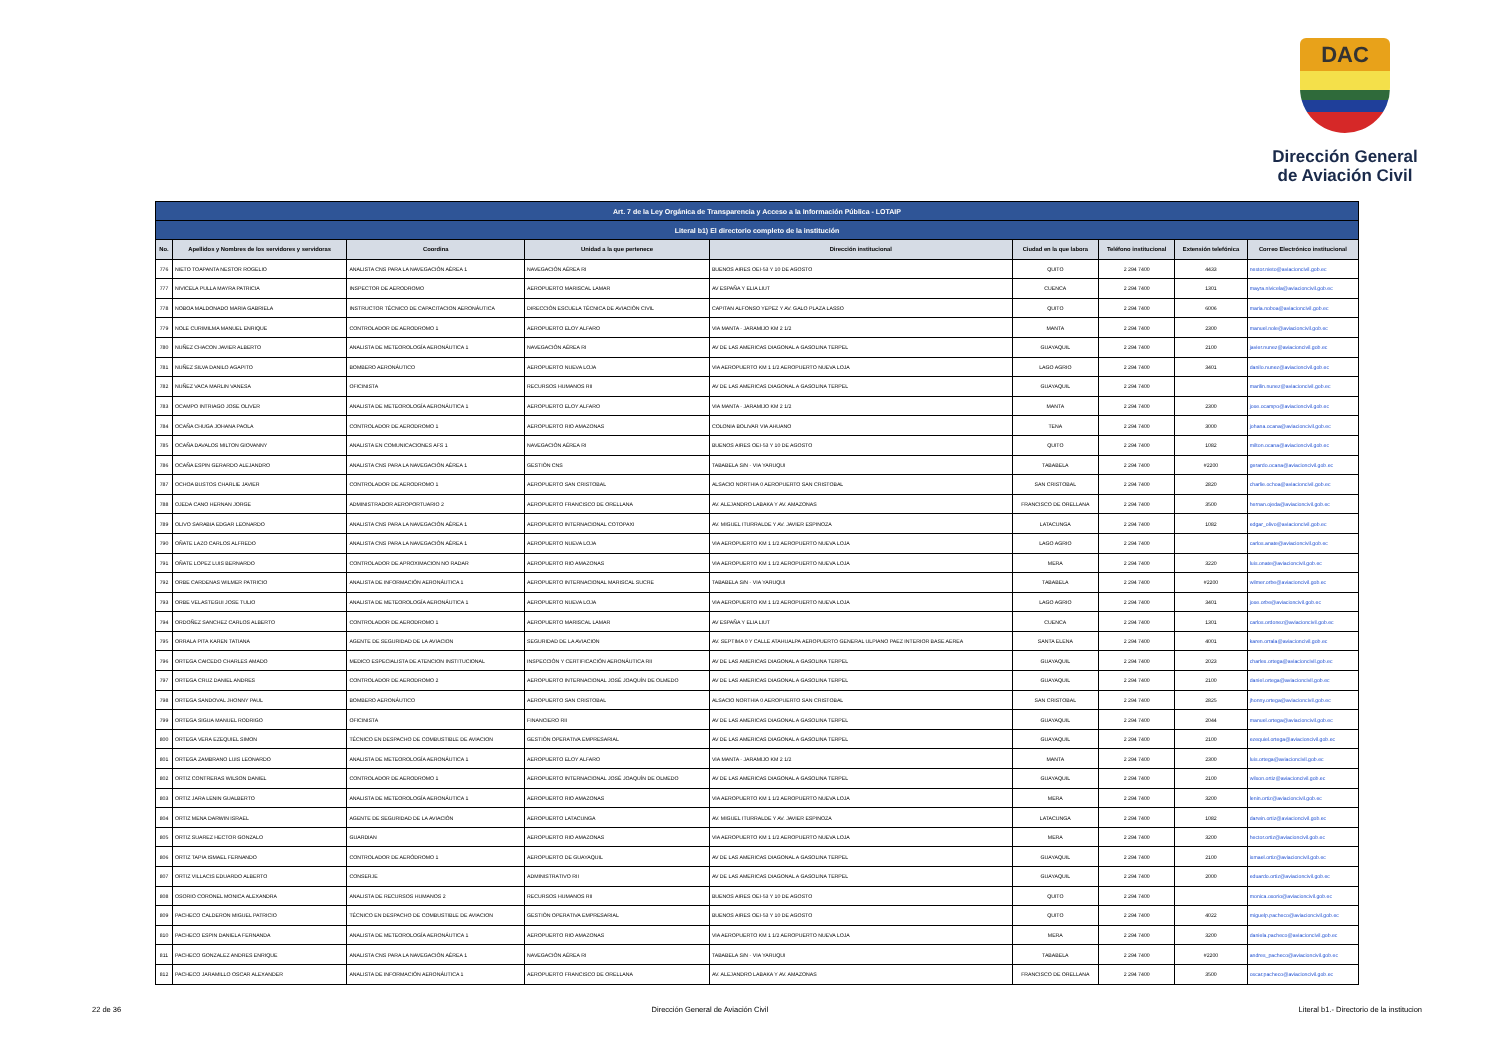DAC
Dirección General
de Aviación Civil
| Art. 7 de la Ley Orgánica de Transparencia y Acceso a la Información Pública - LOTAIP | | | | | | | | |
| --- | --- | --- | --- | --- | --- | --- | --- | --- |
| Literal b1) El directorio completo de la institución | | | | | | | | |
| No. | Apellidos y Nombres de los servidores y servidoras | Coordina | Unidad a la que pertenece | Dirección institucional | Ciudad en la que labora | Teléfono institucional | Extensión telefónica | Correo Electrónico institucional |
| 776 | NIETO TOAPANTA NESTOR ROGELIO | ANALISTA CNS PARA LA NAVEGACIÓN AÉREA 1 | NAVEGACIÓN AÉREA RI | BUENOS AIRES OEI-53 Y 10 DE AGOSTO | QUITO | 2 294 7400 | 4433 | nestor.nieto@aviacioncivil.gob.ec |
| 777 | NIVICELA PULLA MAYRA PATRICIA | INSPECTOR DE AERODROMO | AEROPUERTO MARISCAL LAMAR | AV ESPAÑA Y ELIA LIUT | CUENCA | 2 294 7400 | 1301 | mayra.nivicela@aviacioncivil.gob.ec |
| 778 | NOBOA MALDONADO MARIA GABRIELA | INSTRUCTOR TÉCNICO DE CAPACITACION AERONÁUTICA | DIRECCIÓN ESCUELA TÉCNICA DE AVIACIÓN CIVIL | CAPITAN ALFONSO YEPEZ Y AV. GALO PLAZA LASSO | QUITO | 2 294 7400 | 6006 | maria.noboa@aviacioncivil.gob.ec |
| 779 | NOLE CURIMILMA MANUEL ENRIQUE | CONTROLADOR DE AERODROMO 1 | AEROPUERTO ELOY ALFARO | VIA MANTA - JARAMIJO KM 2 1/2 | MANTA | 2 294 7400 | 2300 | manuel.nole@aviacioncivil.gob.ec |
| 780 | NUÑEZ CHACON JAVIER ALBERTO | ANALISTA DE METEOROLOGÍA AERONÁUTICA 1 | NAVEGACIÓN AÉREA RI | AV DE LAS AMERICAS DIAGONAL A GASOLINA TERPEL | GUAYAQUIL | 2 294 7400 | 2100 | javier.nunez@aviacioncivil.gob.ec |
| 781 | NUÑEZ SILVA DANILO AGAPITO | BOMBERO AERONÁUTICO | AEROPUERTO NUEVA LOJA | VIA AEROPUERTO KM 1 1/2 AEROPUERTO NUEVA LOJA | LAGO AGRIO | 2 294 7400 | 3401 | danilo.nunez@aviacioncivil.gob.ec |
| 782 | NUÑEZ VACA MARLIN VANESA | OFICINISTA | RECURSOS HUMANOS RII | AV DE LAS AMERICAS DIAGONAL A GASOLINA TERPEL | GUAYAQUIL | 2 294 7400 | | marilin.nunez@aviacioncivil.gob.ec |
| 783 | OCAMPO INTRIAGO JOSE OLIVER | ANALISTA DE METEOROLOGÍA AERONÁUTICA 1 | AEROPUERTO ELOY ALFARO | VIA MANTA - JARAMIJO KM 2 1/2 | MANTA | 2 294 7400 | 2300 | jose.ocampo@aviacioncivil.gob.ec |
| 784 | OCAÑA CHUGA JOHANA PAOLA | CONTROLADOR DE AERODROMO 1 | AEROPUERTO RIO AMAZONAS | COLONIA BOLIVAR VIA AHUANO | TENA | 2 294 7400 | 3000 | johana.ocana@aviacioncivil.gob.ec |
| 785 | OCAÑA DAVALOS MILTON GIOVANNY | ANALISTA EN COMUNICACIONES AFS 1 | NAVEGACIÓN AÉREA RI | BUENOS AIRES OEI-53 Y 10 DE AGOSTO | QUITO | 2 294 7400 | 1082 | milton.ocana@aviacioncivil.gob.ec |
| 786 | OCAÑA ESPIN GERARDO ALEJANDRO | ANALISTA CNS PARA LA NAVEGACIÓN AÉREA 1 | GESTIÓN CNS | TABABELA S/N - VIA YARUQUI | TABABELA | 2 294 7400 | #2200 | gerardo.ocana@aviacioncivil.gob.ec |
| 787 | OCHOA BUSTOS CHARLIE JAVIER | CONTROLADOR DE AERODROMO 1 | AEROPUERTO SAN CRISTOBAL | ALSACIO NORTHIA 0 AEROPUERTO SAN CRISTOBAL | SAN CRISTOBAL | 2 294 7400 | 2820 | charlie.ochoa@aviacioncivil.gob.ec |
| 788 | OJEDA CANO HERNAN JORGE | ADMINISTRADOR AEROPORTUARIO 2 | AEROPUERTO FRANCISCO DE ORELLANA | AV. ALEJANDRO LABAKA Y AV. AMAZONAS | FRANCISCO DE ORELLANA | 2 294 7400 | 3500 | hernan.ojeda@aviacioncivil.gob.ec |
| 789 | OLIVO SARABIA EDGAR LEONARDO | ANALISTA CNS PARA LA NAVEGACIÓN AÉREA 1 | AEROPUERTO INTERNACIONAL COTOPAXI | AV. MIGUEL ITURRALDE Y AV. JAVIER ESPINOZA | LATACUNGA | 2 294 7400 | 1082 | edgar_olivo@aviacioncivil.gob.ec |
| 790 | OÑATE LAZO CARLOS ALFREDO | ANALISTA CNS PARA LA NAVEGACIÓN AÉREA 1 | AEROPUERTO NUEVA LOJA | VIA AEROPUERTO KM 1 1/2 AEROPUERTO NUEVA LOJA | LAGO AGRIO | 2 294 7400 | | carlos.anate@aviacioncivil.gob.ec |
| 791 | OÑATE LOPEZ LUIS BERNARDO | CONTROLADOR DE APROXIMACION NO RADAR | AEROPUERTO RIO AMAZONAS | VIA AEROPUERTO KM 1 1/2 AEROPUERTO NUEVA LOJA | MERA | 2 294 7400 | 3220 | luis.onate@aviacioncivil.gob.ec |
| 792 | ORBE CARDENAS WILMER PATRICIO | ANALISTA DE INFORMACIÓN AERONÁUTICA 1 | AEROPUERTO INTERNACIONAL MARISCAL SUCRE | TABABELA S/N - VIA YARUQUI | TABABELA | 2 294 7400 | #2200 | wilmer.orbe@aviacioncivil.gob.ec |
| 793 | ORBE VELASTEGUI JOSE TULIO | ANALISTA DE METEOROLOGÍA AERONÁUTICA 1 | AEROPUERTO NUEVA LOJA | VIA AEROPUERTO KM 1 1/2 AEROPUERTO NUEVA LOJA | LAGO AGRIO | 2 294 7400 | 3401 | jose.orbe@aviacioncivil.gob.ec |
| 794 | ORDOÑEZ SANCHEZ CARLOS ALBERTO | CONTROLADOR DE AERODROMO 1 | AEROPUERTO MARISCAL LAMAR | AV ESPAÑA Y ELIA LIUT | CUENCA | 2 294 7400 | 1301 | carlos.ordonez@aviacioncivil.gob.ec |
| 795 | ORRALA PITA KAREN TATIANA | AGENTE DE SEGURIDAD DE LA AVIACION | SEGURIDAD DE LA AVIACION | AV. SEPTIMA 0 Y CALLE ATAHUALPA AEROPUERTO GENERAL ULPIANO PAEZ INTERIOR BASE AEREA | SANTA ELENA | 2 294 7400 | 4001 | karen.orrala@aviacioncivil.gob.ec |
| 796 | ORTEGA CAICEDO CHARLES AMADO | MEDICO ESPECIALISTA DE ATENCION INSTITUCIONAL | INSPECCIÓN Y CERTIFICACIÓN AERONÁUTICA RII | AV DE LAS AMERICAS DIAGONAL A GASOLINA TERPEL | GUAYAQUIL | 2 294 7400 | 2023 | charles.ortega@aviacioncivil.gob.ec |
| 797 | ORTEGA CRUZ DANIEL ANDRES | CONTROLADOR DE AERODROMO 2 | AEROPUERTO INTERNACIONAL JOSÉ JOAQUÍN DE OLMEDO | AV DE LAS AMERICAS DIAGONAL A GASOLINA TERPEL | GUAYAQUIL | 2 294 7400 | 2100 | daniel.ortega@aviacioncivil.gob.ec |
| 798 | ORTEGA SANDOVAL JHONNY PAUL | BOMBERO AERONÁUTICO | AEROPUERTO SAN CRISTOBAL | ALSACIO NORTHIA 0 AEROPUERTO SAN CRISTOBAL | SAN CRISTOBAL | 2 294 7400 | 2825 | jhonny.ortega@aviacioncivil.gob.ec |
| 799 | ORTEGA SIGUA MANUEL RODRIGO | OFICINISTA | FINANCIERO RII | AV DE LAS AMERICAS DIAGONAL A GASOLINA TERPEL | GUAYAQUIL | 2 294 7400 | 2044 | manuel.ortega@aviacioncivil.gob.ec |
| 800 | ORTEGA VERA EZEQUIEL SIMON | TÉCNICO EN DESPACHO DE COMBUSTIBLE DE AVIACION | GESTIÓN OPERATIVA EMPRESARIAL | AV DE LAS AMERICAS DIAGONAL A GASOLINA TERPEL | GUAYAQUIL | 2 294 7400 | 2100 | ezequiel.ortega@aviacioncivil.gob.ec |
| 801 | ORTEGA ZAMBRANO LUIS LEONARDO | ANALISTA DE METEOROLOGÍA AERONÁUTICA 1 | AEROPUERTO ELOY ALFARO | VIA MANTA - JARAMIJO KM 2 1/2 | MANTA | 2 294 7400 | 2300 | luis.ortega@aviacioncivil.gob.ec |
| 802 | ORTIZ CONTRERAS WILSON DANIEL | CONTROLADOR DE AERODROMO 1 | AEROPUERTO INTERNACIONAL JOSÉ JOAQUÍN DE OLMEDO | AV DE LAS AMERICAS DIAGONAL A GASOLINA TERPEL | GUAYAQUIL | 2 294 7400 | 2100 | wilson.ortiz@aviacioncivil.gob.ec |
| 803 | ORTIZ JARA LENIN GUALBERTO | ANALISTA DE METEOROLOGÍA AERONÁUTICA 1 | AEROPUERTO RIO AMAZONAS | VIA AEROPUERTO KM 1 1/2 AEROPUERTO NUEVA LOJA | MERA | 2 294 7400 | 3200 | lenin.ortiz@aviacioncivil.gob.ec |
| 804 | ORTIZ MENA DARWIN ISRAEL | AGENTE DE SEGURIDAD DE LA AVIACIÓN | AEROPUERTO LATACUNGA | AV. MIGUEL ITURRALDE Y AV. JAVIER ESPINOZA | LATACUNGA | 2 294 7400 | 1082 | darwin.ortiz@aviacioncivil.gob.ec |
| 805 | ORTIZ SUAREZ HECTOR GONZALO | GUARDIAN | AEROPUERTO RIO AMAZONAS | VIA AEROPUERTO KM 1 1/2 AEROPUERTO NUEVA LOJA | MERA | 2 294 7400 | 3200 | hector.ortiz@aviacioncivil.gob.ec |
| 806 | ORTIZ TAPIA ISMAEL FERNANDO | CONTROLADOR DE AERÓDROMO 1 | AEROPUERTO DE GUAYAQUIL | AV DE LAS AMERICAS DIAGONAL A GASOLINA TERPEL | GUAYAQUIL | 2 294 7400 | 2100 | ismael.ortiz@aviacioncivil.gob.ec |
| 807 | ORTIZ VILLACIS EDUARDO ALBERTO | CONSERJE | ADMINISTRATIVO RII | AV DE LAS AMERICAS DIAGONAL A GASOLINA TERPEL | GUAYAQUIL | 2 294 7400 | 2000 | eduardo.ortiz@aviacioncivil.gob.ec |
| 808 | OSORIO CORONEL MONICA ALEXANDRA | ANALISTA DE RECURSOS HUMANOS 2 | RECURSOS HUMANOS RII | BUENOS AIRES OEI-53 Y 10 DE AGOSTO | QUITO | 2 294 7400 | | monica.osorio@aviacioncivil.gob.ec |
| 809 | PACHECO CALDERON MIGUEL PATRICIO | TÉCNICO EN DESPACHO DE COMBUSTIBLE DE AVIACION | GESTIÓN OPERATIVA EMPRESARIAL | BUENOS AIRES OEI-53 Y 10 DE AGOSTO | QUITO | 2 294 7400 | 4022 | miguelp.pacheco@aviacioncivil.gob.ec |
| 810 | PACHECO ESPIN DANIELA FERNANDA | ANALISTA DE METEOROLOGÍA AERONÁUTICA 1 | AEROPUERTO RIO AMAZONAS | VIA AEROPUERTO KM 1 1/2 AEROPUERTO NUEVA LOJA | MERA | 2 294 7400 | 3200 | daniela.pacheco@aviacioncivil.gob.ec |
| 811 | PACHECO GONZALEZ ANDRES ENRIQUE | ANALISTA CNS PARA LA NAVEGACIÓN AÉREA 1 | NAVEGACIÓN AÉREA RI | TABABELA S/N - VIA YARUQUI | TABABELA | 2 294 7400 | #2200 | andres_pacheco@aviacioncivil.gob.ec |
| 812 | PACHECO JARAMILLO OSCAR ALEXANDER | ANALISTA DE INFORMACIÓN AERONÁUTICA 1 | AEROPUERTO FRANCISCO DE ORELLANA | AV. ALEJANDRO LABAKA Y AV. AMAZONAS | FRANCISCO DE ORELLANA | 2 294 7400 | 3500 | oscar.pacheco@aviacioncivil.gob.ec |
22 de 36 Dirección General de Aviación Civil Literal b1.- Directorio de la institucion